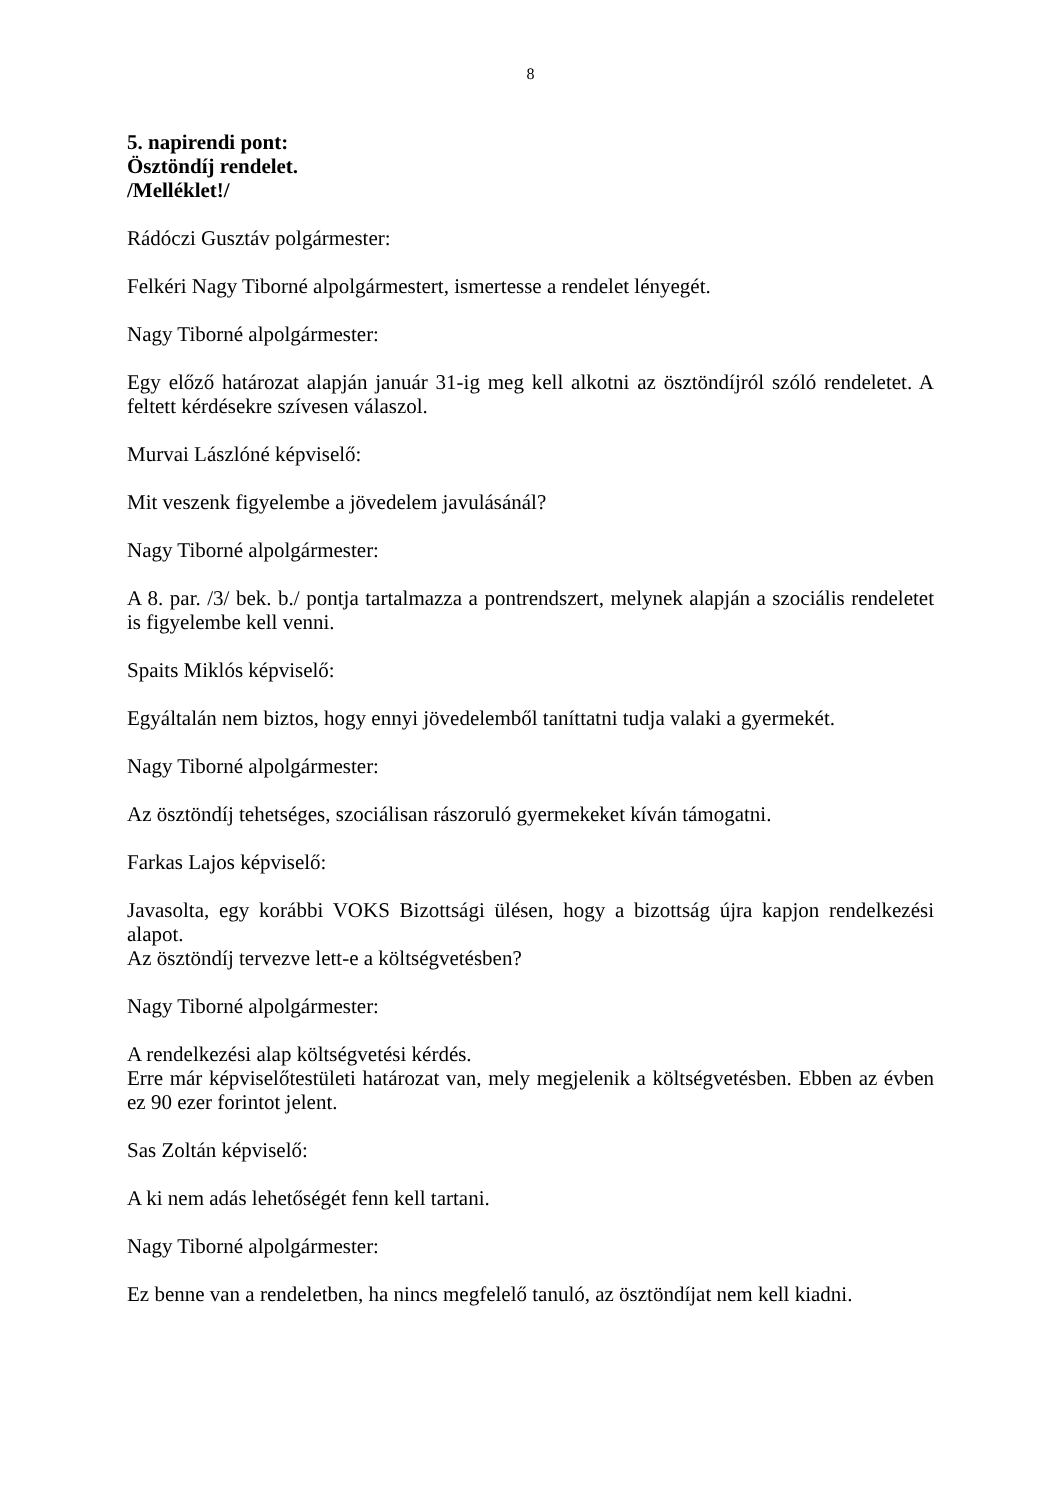8
5. napirendi pont:
Ösztöndíj rendelet.
/Melléklet!/
Rádóczi Gusztáv polgármester:
Felkéri Nagy Tiborné alpolgármestert, ismertesse a rendelet lényegét.
Nagy Tiborné alpolgármester:
Egy előző határozat alapján január 31-ig meg kell alkotni az ösztöndíjról szóló rendeletet. A feltett kérdésekre szívesen válaszol.
Murvai Lászlóné képviselő:
Mit veszenk figyelembe a jövedelem javulásánál?
Nagy Tiborné alpolgármester:
A 8. par. /3/ bek. b./ pontja tartalmazza a pontrendszert, melynek alapján a szociális rendeletet is figyelembe kell venni.
Spaits Miklós képviselő:
Egyáltalán nem biztos, hogy ennyi jövedelemből taníttatni tudja valaki a gyermekét.
Nagy Tiborné alpolgármester:
Az ösztöndíj tehetséges, szociálisan rászoruló gyermekeket kíván támogatni.
Farkas Lajos képviselő:
Javasolta, egy korábbi VOKS Bizottsági ülésen, hogy a bizottság újra kapjon rendelkezési alapot.
Az ösztöndíj tervezve lett-e a költségvetésben?
Nagy Tiborné alpolgármester:
A rendelkezési alap költségvetési kérdés.
Erre már képviselőtestületi határozat van, mely megjelenik a költségvetésben. Ebben az évben ez 90 ezer forintot jelent.
Sas Zoltán képviselő:
A ki nem adás lehetőségét fenn kell tartani.
Nagy Tiborné alpolgármester:
Ez benne van a rendeletben, ha nincs megfelelő tanuló, az ösztöndíjat nem kell kiadni.